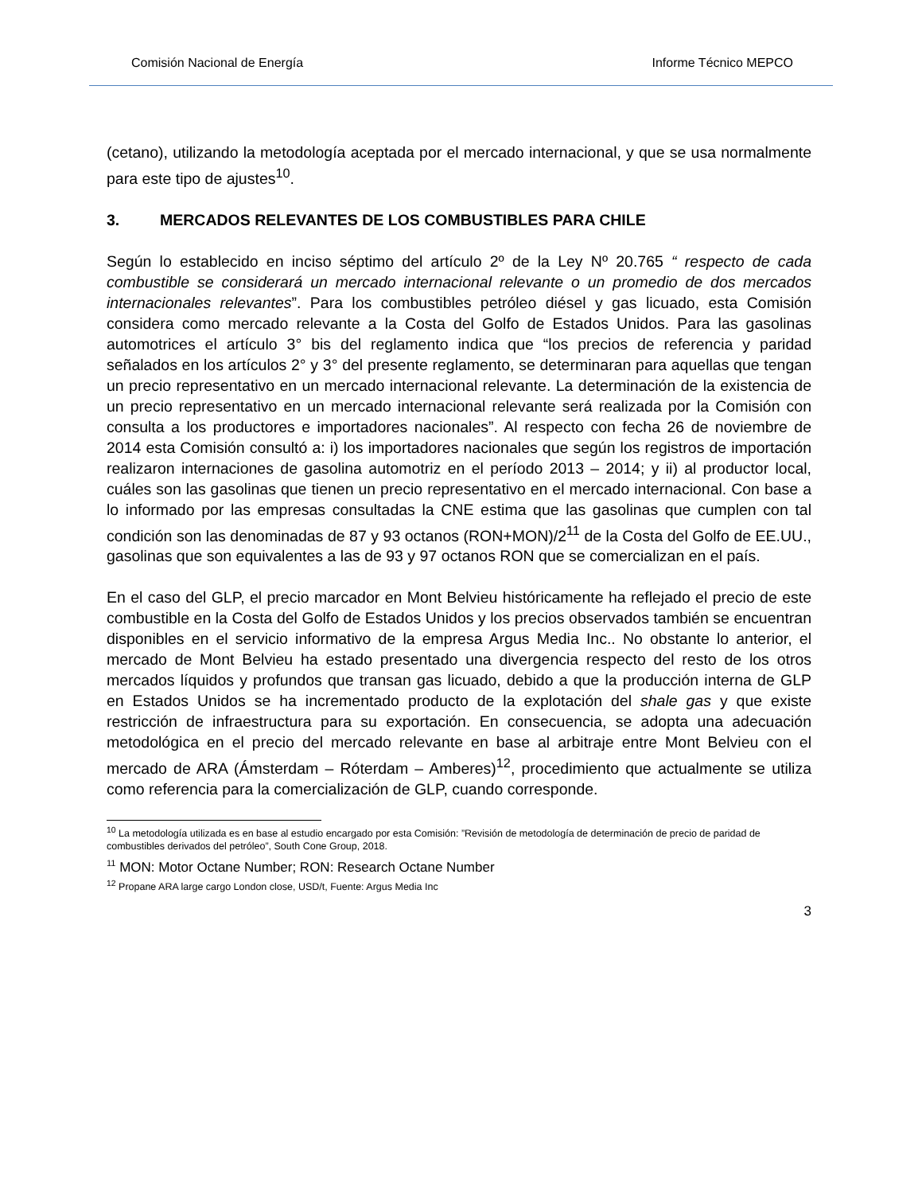Comisión Nacional de Energía Informe Técnico MEPCO
(cetano), utilizando la metodología aceptada por el mercado internacional, y que se usa normalmente para este tipo de ajustes<sup>10</sup>.
3. MERCADOS RELEVANTES DE LOS COMBUSTIBLES PARA CHILE
Según lo establecido en inciso séptimo del artículo 2º de la Ley Nº 20.765 “ respecto de cada combustible se considerará un mercado internacional relevante o un promedio de dos mercados internacionales relevantes”. Para los combustibles petróleo diésel y gas licuado, esta Comisión considera como mercado relevante a la Costa del Golfo de Estados Unidos. Para las gasolinas automotrices el artículo 3° bis del reglamento indica que “los precios de referencia y paridad señalados en los artículos 2° y 3° del presente reglamento, se determinaran para aquellas que tengan un precio representativo en un mercado internacional relevante. La determinación de la existencia de un precio representativo en un mercado internacional relevante será realizada por la Comisión con consulta a los productores e importadores nacionales”. Al respecto con fecha 26 de noviembre de 2014 esta Comisión consultó a: i) los importadores nacionales que según los registros de importación realizaron internaciones de gasolina automotriz en el período 2013 – 2014; y ii) al productor local, cuáles son las gasolinas que tienen un precio representativo en el mercado internacional. Con base a lo informado por las empresas consultadas la CNE estima que las gasolinas que cumplen con tal condición son las denominadas de 87 y 93 octanos (RON+MON)/2<sup>11</sup> de la Costa del Golfo de EE.UU., gasolinas que son equivalentes a las de 93 y 97 octanos RON que se comercializan en el país.
En el caso del GLP, el precio marcador en Mont Belvieu históricamente ha reflejado el precio de este combustible en la Costa del Golfo de Estados Unidos y los precios observados también se encuentran disponibles en el servicio informativo de la empresa Argus Media Inc.. No obstante lo anterior, el mercado de Mont Belvieu ha estado presentado una divergencia respecto del resto de los otros mercados líquidos y profundos que transan gas licuado, debido a que la producción interna de GLP en Estados Unidos se ha incrementado producto de la explotación del shale gas y que existe restricción de infraestructura para su exportación. En consecuencia, se adopta una adecuación metodológica en el precio del mercado relevante en base al arbitraje entre Mont Belvieu con el mercado de ARA (Ámsterdam – Róterdam – Amberes)<sup>12</sup>, procedimiento que actualmente se utiliza como referencia para la comercialización de GLP, cuando corresponde.
<sup>10</sup> La metodología utilizada es en base al estudio encargado por esta Comisión: ”Revisión de metodología de determinación de precio de paridad de combustibles derivados del petróleo”, South Cone Group, 2018.
<sup>11</sup> MON: Motor Octane Number; RON: Research Octane Number
<sup>12</sup> Propane ARA large cargo London close, USD/t, Fuente: Argus Media Inc
3